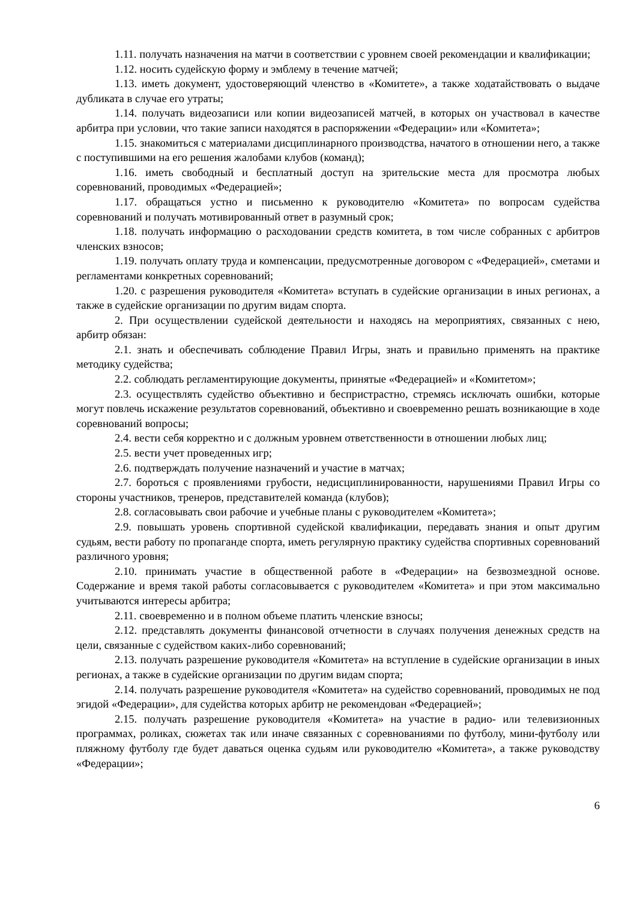1.11. получать назначения на матчи в соответствии с уровнем своей рекомендации и квалификации;
1.12. носить судейскую форму и эмблему в течение матчей;
1.13. иметь документ, удостоверяющий членство в «Комитете», а также ходатайствовать о выдаче дубликата в случае его утраты;
1.14. получать видеозаписи или копии видеозаписей матчей, в которых он участвовал в качестве арбитра при условии, что такие записи находятся в распоряжении «Федерации» или «Комитета»;
1.15. знакомиться с материалами дисциплинарного производства, начатого в отношении него, а также с поступившими на его решения жалобами клубов (команд);
1.16. иметь свободный и бесплатный доступ на зрительские места для просмотра любых соревнований, проводимых «Федерацией»;
1.17. обращаться устно и письменно к руководителю «Комитета» по вопросам судейства соревнований и получать мотивированный ответ в разумный срок;
1.18. получать информацию о расходовании средств комитета, в том числе собранных с арбитров членских взносов;
1.19. получать оплату труда и компенсации, предусмотренные договором с «Федерацией», сметами и регламентами конкретных соревнований;
1.20. с разрешения руководителя «Комитета» вступать в судейские организации в иных регионах, а также в судейские организации по другим видам спорта.
2. При осуществлении судейской деятельности и находясь на мероприятиях, связанных с нею, арбитр обязан:
2.1. знать и обеспечивать соблюдение Правил Игры, знать и правильно применять на практике методику судейства;
2.2. соблюдать регламентирующие документы, принятые «Федерацией» и «Комитетом»;
2.3. осуществлять судейство объективно и беспристрастно, стремясь исключать ошибки, которые могут повлечь искажение результатов соревнований, объективно и своевременно решать возникающие в ходе соревнований вопросы;
2.4. вести себя корректно и с должным уровнем ответственности в отношении любых лиц;
2.5. вести учет проведенных игр;
2.6. подтверждать получение назначений и участие в матчах;
2.7. бороться с проявлениями грубости, недисциплинированности, нарушениями Правил Игры со стороны участников, тренеров, представителей команда (клубов);
2.8. согласовывать свои рабочие и учебные планы с руководителем «Комитета»;
2.9. повышать уровень спортивной судейской квалификации, передавать знания и опыт другим судьям, вести работу по пропаганде спорта, иметь регулярную практику судейства спортивных соревнований различного уровня;
2.10. принимать участие в общественной работе в «Федерации» на безвозмездной основе. Содержание и время такой работы согласовывается с руководителем «Комитета» и при этом максимально учитываются интересы арбитра;
2.11. своевременно и в полном объеме платить членские взносы;
2.12. представлять документы финансовой отчетности в случаях получения денежных средств на цели, связанные с судейством каких-либо соревнований;
2.13. получать разрешение руководителя «Комитета» на вступление в судейские организации в иных регионах, а также в судейские организации по другим видам спорта;
2.14. получать разрешение руководителя «Комитета» на судейство соревнований, проводимых не под эгидой «Федерации», для судейства которых арбитр не рекомендован «Федерацией»;
2.15. получать разрешение руководителя «Комитета» на участие в радио- или телевизионных программах, роликах, сюжетах так или иначе связанных с соревнованиями по футболу, мини-футболу или пляжному футболу где будет даваться оценка судьям или руководителю «Комитета», а также руководству «Федерации»;
6